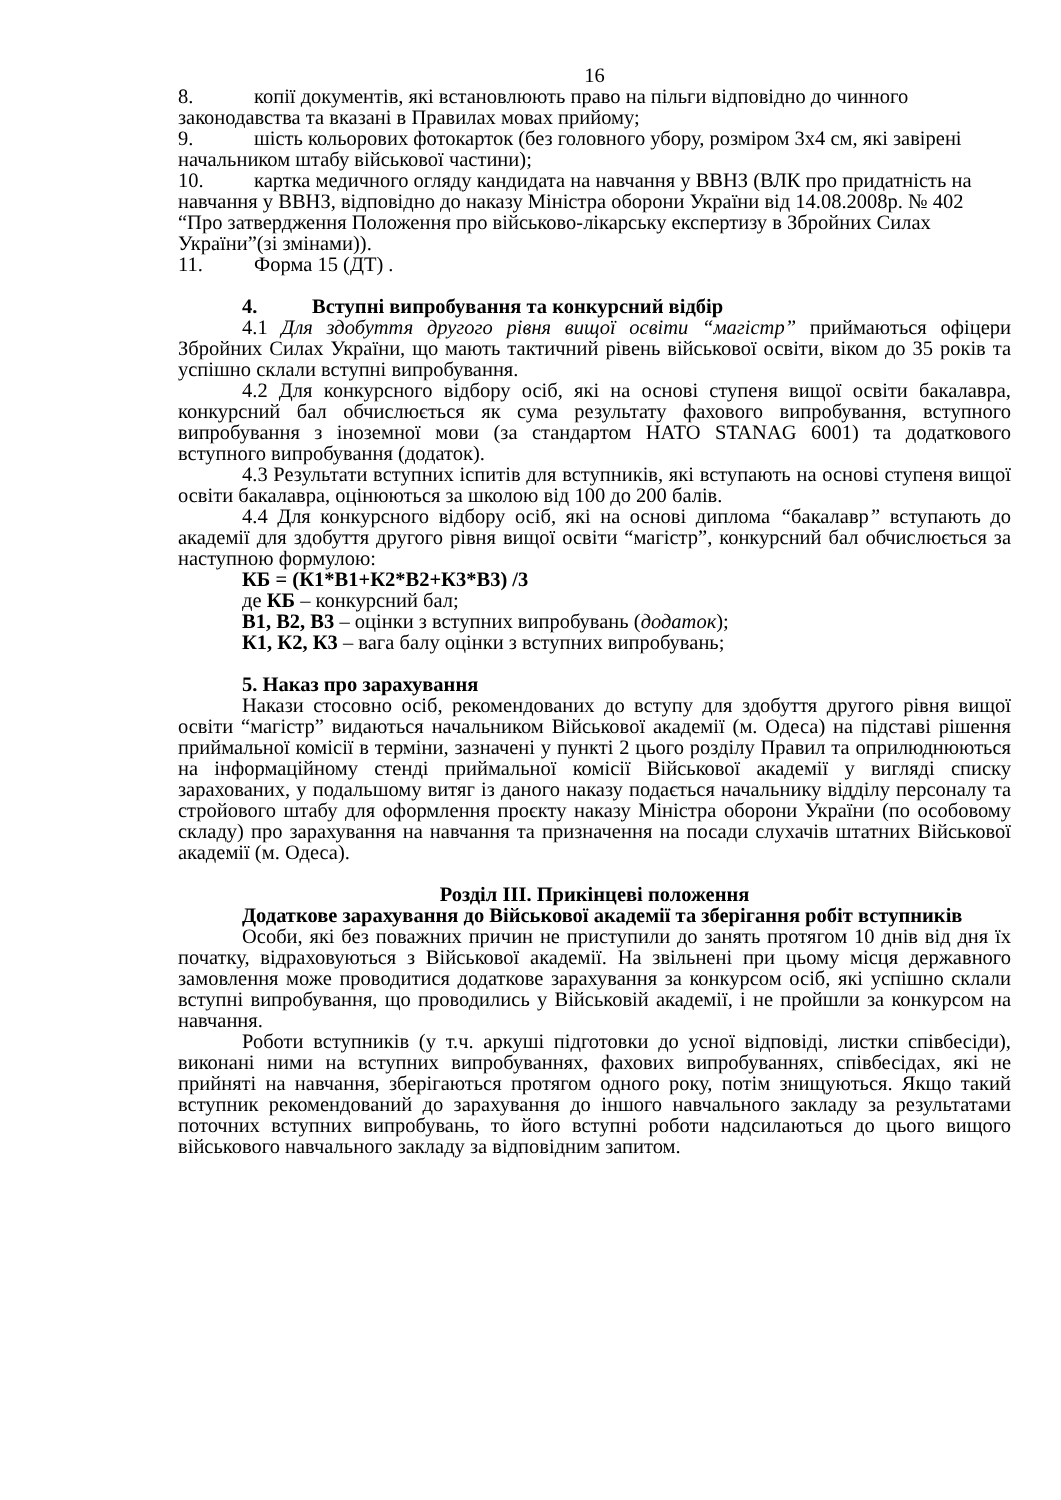16
8. копії документів, які встановлюють право на пільги відповідно до чинного законодавства та вказані в Правилах мовах прийому;
9. шість кольорових фотокарток (без головного убору, розміром 3х4 см, які завірені начальником штабу військової частини);
10. картка медичного огляду кандидата на навчання у ВВНЗ (ВЛК про придатність на навчання у ВВНЗ, відповідно до наказу Міністра оборони України від 14.08.2008р. № 402 “Про затвердження Положення про військово-лікарську експертизу в Збройних Силах України”(зі змінами)).
11. Форма 15 (ДТ) .
4. Вступні випробування та конкурсний відбір
4.1 Для здобуття другого рівня вищої освіти “магістр” приймаються офіцери Збройних Силах України, що мають тактичний рівень військової освіти, віком до 35 років та успішно склали вступні випробування.
4.2 Для конкурсного відбору осіб, які на основі ступеня вищої освіти бакалавра, конкурсний бал обчислюється як сума результату фахового випробування, вступного випробування з іноземної мови (за стандартом НАТО STANAG 6001) та додаткового вступного випробування (додаток).
4.3 Результати вступних іспитів для вступників, які вступають на основі ступеня вищої освіти бакалавра, оцінюються за школою від 100 до 200 балів.
4.4 Для конкурсного відбору осіб, які на основі диплома “бакалавр” вступають до академії для здобуття другого рівня вищої освіти “магістр”, конкурсний бал обчислюється за наступною формулою:
КБ = (К1*В1+К2*В2+К3*В3) /3
де КБ – конкурсний бал;
В1, В2, В3 – оцінки з вступних випробувань (додаток);
К1, К2, К3 – вага балу оцінки з вступних випробувань;
5. Наказ про зарахування
Накази стосовно осіб, рекомендованих до вступу для здобуття другого рівня вищої освіти “магістр” видаються начальником Військової академії (м. Одеса) на підставі рішення приймальної комісії в терміни, зазначені у пункті 2 цього розділу Правил та оприлюднюються на інформаційному стенді приймальної комісії Військової академії у вигляді списку зарахованих, у подальшому витяг із даного наказу подається начальнику відділу персоналу та стройового штабу для оформлення проєкту наказу Міністра оборони України (по особовому складу) про зарахування на навчання та призначення на посади слухачів штатних Військової академії (м. Одеса).
Розділ ІІІ. Прикінцеві положення
Додаткове зарахування до Військової академії та зберігання робіт вступників
Особи, які без поважних причин не приступили до занять протягом 10 днів від дня їх початку, відраховуються з Військової академії. На звільнені при цьому місця державного замовлення може проводитися додаткове зарахування за конкурсом осіб, які успішно склали вступні випробування, що проводились у Військовій академії, і не пройшли за конкурсом на навчання.
Роботи вступників (у т.ч. аркуші підготовки до усної відповіді, листки співбесіди), виконані ними на вступних випробуваннях, фахових випробуваннях, співбесідах, які не прийняті на навчання, зберігаються протягом одного року, потім знищуються. Якщо такий вступник рекомендований до зарахування до іншого навчального закладу за результатами поточних вступних випробувань, то його вступні роботи надсилаються до цього вищого військового навчального закладу за відповідним запитом.